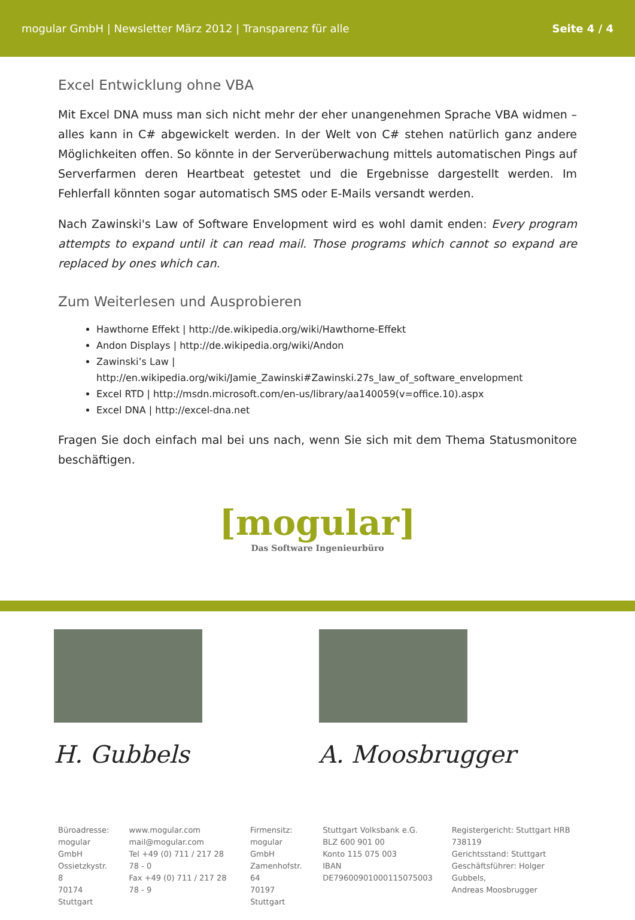mogular GmbH | Newsletter März 2012 | Transparenz für alle Seite 4 / 4
Excel Entwicklung ohne VBA
Mit Excel DNA muss man sich nicht mehr der eher unangenehmen Sprache VBA widmen – alles kann in C# abgewickelt werden. In der Welt von C# stehen natürlich ganz andere Möglichkeiten offen. So könnte in der Serverüberwachung mittels automatischen Pings auf Serverfarmen deren Heartbeat getestet und die Ergebnisse dargestellt werden. Im Fehlerfall könnten sogar automatisch SMS oder E-Mails versandt werden.
Nach Zawinski's Law of Software Envelopment wird es wohl damit enden: Every program attempts to expand until it can read mail. Those programs which cannot so expand are replaced by ones which can.
Zum Weiterlesen und Ausprobieren
Hawthorne Effekt | http://de.wikipedia.org/wiki/Hawthorne-Effekt
Andon Displays | http://de.wikipedia.org/wiki/Andon
Zawinski’s Law | http://en.wikipedia.org/wiki/Jamie_Zawinski#Zawinski.27s_law_of_software_envelopment
Excel RTD | http://msdn.microsoft.com/en-us/library/aa140059(v=office.10).aspx
Excel DNA | http://excel-dna.net
Fragen Sie doch einfach mal bei uns nach, wenn Sie sich mit dem Thema Statusmonitore beschäftigen.
[mogular]
Das Software Ingenieurbüro
H. Gubbels A. Moosbrugger
Büroadresse:
mogular GmbH
Ossietzkystr. 8
70174 Stuttgart
www.mogular.com
mail@mogular.com
Tel +49 (0) 711 / 217 28 78 - 0
Fax +49 (0) 711 / 217 28 78 - 9
Firmensitz:
mogular GmbH
Zamenhofstr. 64
70197 Stuttgart
Stuttgart Volksbank e.G.
BLZ 600 901 00
Konto 115 075 003
IBAN DE79600901000115075003
Registergericht: Stuttgart HRB 738119
Gerichtsstand: Stuttgart
Geschäftsführer: Holger Gubbels,
Andreas Moosbrugger